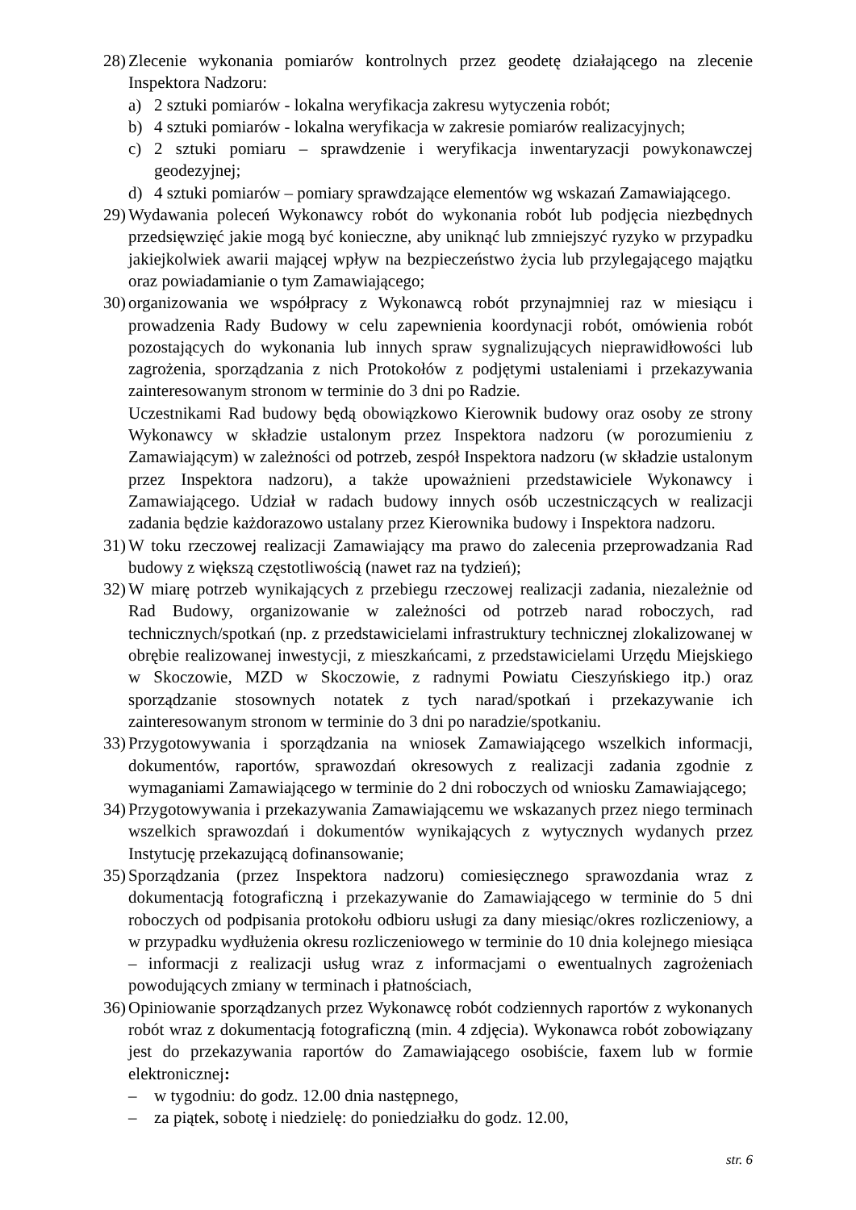28)
Zlecenie wykonania pomiarów kontrolnych przez geodetę działającego na zlecenie Inspektora Nadzoru:
a) 2 sztuki pomiarów - lokalna weryfikacja zakresu wytyczenia robót;
b) 4 sztuki pomiarów - lokalna weryfikacja w zakresie pomiarów realizacyjnych;
c) 2 sztuki pomiaru – sprawdzenie i weryfikacja inwentaryzacji powykonawczej geodezyjnej;
d) 4 sztuki pomiarów – pomiary sprawdzające elementów wg wskazań Zamawiającego.
29)
Wydawania poleceń Wykonawcy robót do wykonania robót lub podjęcia niezbędnych przedsięwzięć jakie mogą być konieczne, aby uniknąć lub zmniejszyć ryzyko w przypadku jakiejkolwiek awarii mającej wpływ na bezpieczeństwo życia lub przylegającego majątku oraz powiadamianie o tym Zamawiającego;
30)
organizowania we współpracy z Wykonawcą robót przynajmniej raz w miesiącu i prowadzenia Rady Budowy w celu zapewnienia koordynacji robót, omówienia robót pozostających do wykonania lub innych spraw sygnalizujących nieprawidłowości lub zagrożenia, sporządzania z nich Protokołów z podjętymi ustaleniami i przekazywania zainteresowanym stronom w terminie do 3 dni po Radzie.
Uczestnikami Rad budowy będą obowiązkowo Kierownik budowy oraz osoby ze strony Wykonawcy w składzie ustalonym przez Inspektora nadzoru (w porozumieniu z Zamawiającym) w zależności od potrzeb, zespół Inspektora nadzoru (w składzie ustalonym przez Inspektora nadzoru), a także upoważnieni przedstawiciele Wykonawcy i Zamawiającego. Udział w radach budowy innych osób uczestniczących w realizacji zadania będzie każdorazowo ustalany przez Kierownika budowy i Inspektora nadzoru.
31)
W toku rzeczowej realizacji Zamawiający ma prawo do zalecenia przeprowadzania Rad budowy z większą częstotliwością (nawet raz na tydzień);
32)
W miarę potrzeb wynikających z przebiegu rzeczowej realizacji zadania, niezależnie od Rad Budowy, organizowanie w zależności od potrzeb narad roboczych, rad technicznych/spotkań (np. z przedstawicielami infrastruktury technicznej zlokalizowanej w obrębie realizowanej inwestycji, z mieszkańcami, z przedstawicielami Urzędu Miejskiego w Skoczowie, MZD w Skoczowie, z radnymi Powiatu Cieszyńskiego itp.) oraz sporządzanie stosownych notatek z tych narad/spotkań i przekazywanie ich zainteresowanym stronom w terminie do 3 dni po naradzie/spotkaniu.
33)
Przygotowywania i sporządzania na wniosek Zamawiającego wszelkich informacji, dokumentów, raportów, sprawozdań okresowych z realizacji zadania zgodnie z wymaganiami Zamawiającego w terminie do 2 dni roboczych od wniosku Zamawiającego;
34)
Przygotowywania i przekazywania Zamawiającemu we wskazanych przez niego terminach wszelkich sprawozdań i dokumentów wynikających z wytycznych wydanych przez Instytucję przekazującą dofinansowanie;
35)
Sporządzania (przez Inspektora nadzoru) comiesięcznego sprawozdania wraz z dokumentacją fotograficzną i przekazywanie do Zamawiającego w terminie do 5 dni roboczych od podpisania protokołu odbioru usługi za dany miesiąc/okres rozliczeniowy, a w przypadku wydłużenia okresu rozliczeniowego w terminie do 10 dnia kolejnego miesiąca – informacji z realizacji usług wraz z informacjami o ewentualnych zagrożeniach powodujących zmiany w terminach i płatnościach,
36)
Opiniowanie sporządzanych przez Wykonawcę robót codziennych raportów z wykonanych robót wraz z dokumentacją fotograficzną (min. 4 zdjęcia). Wykonawca robót zobowiązany jest do przekazywania raportów do Zamawiającego osobiście, faxem lub w formie elektronicznej:
– w tygodniu: do godz. 12.00 dnia następnego,
– za piątek, sobotę i niedzielę: do poniedziałku do godz. 12.00,
str. 6